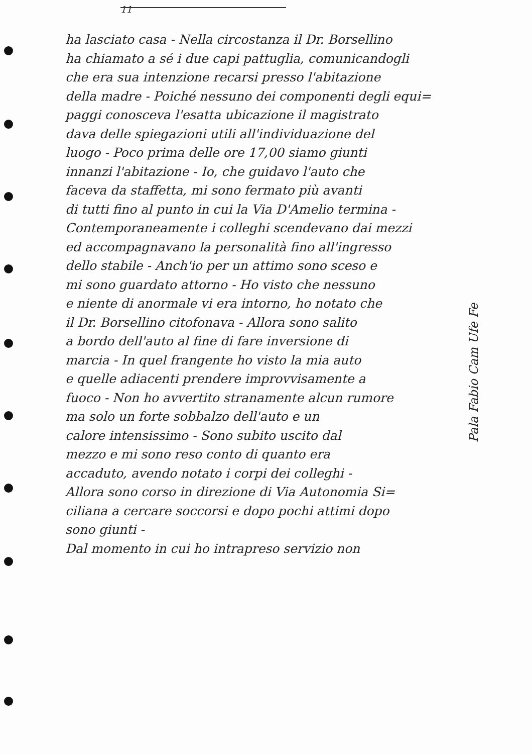11
ha lasciato casa - Nella circostanza il Dr. Borsellino
ha chiamato a sé i due capi pattuglia, comunicandogli
che era sua intenzione recarsi presso l'abitazione
della madre - Poiché nessuno dei componenti degli equi=
paggi conosceva l'esatta ubicazione il magistrato
dava delle spiegazioni utili all'individuazione del
luogo - Poco prima delle ore 17,00 siamo giunti
innanzi l'abitazione - Io, che guidavo l'auto che
faceva da staffetta, mi sono fermato più avanti
di tutti fino al punto in cui la Via D'Amelio termina -
Contemporaneamente i colleghi scendevano dai mezzi
ed accompagnavano la personalità fino all'ingresso
dello stabile - Anch'io per un attimo sono sceso e
mi sono guardato attorno - Ho visto che nessuno
e niente di anormale vi era intorno, ho notato che
il Dr. Borsellino citofonava - Allora sono salito
a bordo dell'auto al fine di fare inversione di
marcia - In quel frangente ho visto la mia auto
e quelle adiacenti prendere improvvisamente a
fuoco - Non ho avvertito stranamente alcun rumore
ma solo un forte sobbalzo dell'auto e un
calore intensissimo - Sono subito uscito dal
mezzo e mi sono reso conto di quanto era
accaduto, avendo notato i corpi dei colleghi -
Allora sono corso in direzione di Via Autonomia Si=
ciliana a cercare soccorsi e dopo pochi attimi dopo
sono giunti -
Dal momento in cui ho intrapreso servizio non
Pala Fabio Cam Ufe Fe